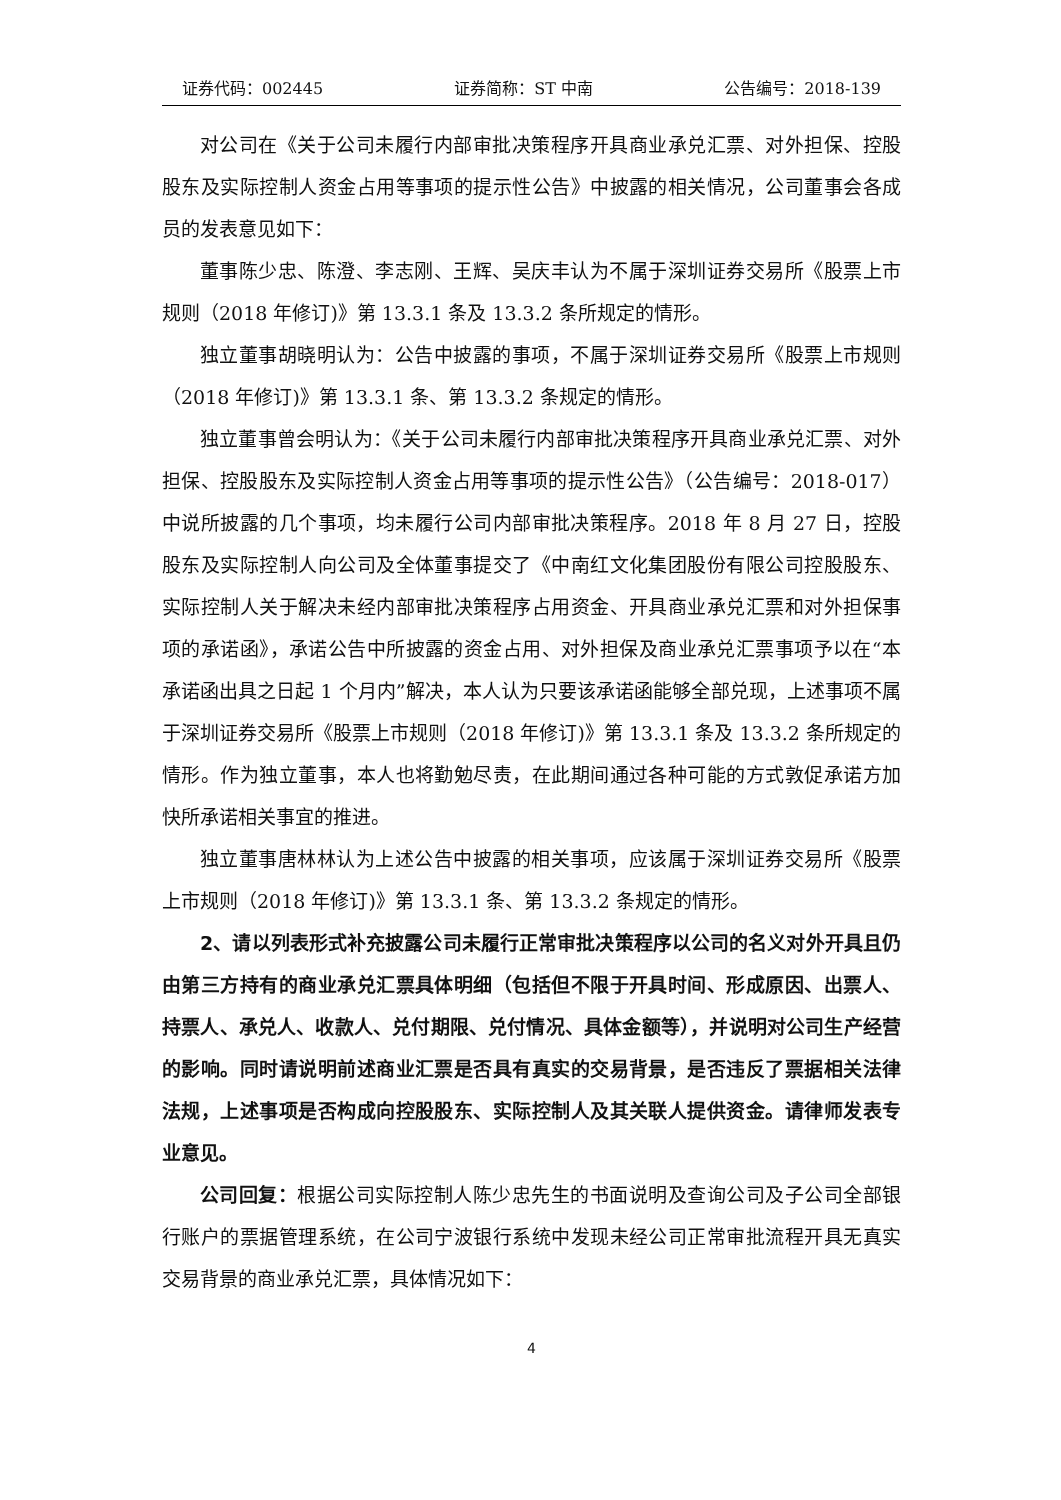证券代码：002445 证券简称：ST 中南 公告编号：2018-139
对公司在《关于公司未履行内部审批决策程序开具商业承兑汇票、对外担保、控股股东及实际控制人资金占用等事项的提示性公告》中披露的相关情况，公司董事会各成员的发表意见如下：
董事陈少忠、陈澄、李志刚、王辉、吴庆丰认为不属于深圳证券交易所《股票上市规则（2018 年修订)》第 13.3.1 条及 13.3.2 条所规定的情形。
独立董事胡晓明认为：公告中披露的事项，不属于深圳证券交易所《股票上市规则（2018 年修订)》第 13.3.1 条、第 13.3.2 条规定的情形。
独立董事曾会明认为：《关于公司未履行内部审批决策程序开具商业承兑汇票、对外担保、控股股东及实际控制人资金占用等事项的提示性公告》（公告编号：2018-017）中说所披露的几个事项，均未履行公司内部审批决策程序。2018 年 8 月 27 日，控股股东及实际控制人向公司及全体董事提交了《中南红文化集团股份有限公司控股股东、实际控制人关于解决未经内部审批决策程序占用资金、开具商业承兑汇票和对外担保事项的承诺函》，承诺公告中所披露的资金占用、对外担保及商业承兑汇票事项予以在“本承诺函出具之日起 1 个月内”解决，本人认为只要该承诺函能够全部兑现，上述事项不属于深圳证券交易所《股票上市规则（2018 年修订)》第 13.3.1 条及 13.3.2 条所规定的情形。作为独立董事，本人也将勤勉尽责，在此期间通过各种可能的方式敦促承诺方加快所承诺相关事宜的推进。
独立董事唐林林认为上述公告中披露的相关事项，应该属于深圳证券交易所《股票上市规则（2018 年修订)》第 13.3.1 条、第 13.3.2 条规定的情形。
2、请以列表形式补充披露公司未履行正常审批决策程序以公司的名义对外开具且仍由第三方持有的商业承兑汇票具体明细（包括但不限于开具时间、形成原因、出票人、持票人、承兑人、收款人、兑付期限、兑付情况、具体金额等），并说明对公司生产经营的影响。同时请说明前述商业汇票是否具有真实的交易背景，是否违反了票据相关法律法规，上述事项是否构成向控股股东、实际控制人及其关联人提供资金。请律师发表专业意见。
公司回复：根据公司实际控制人陈少忠先生的书面说明及查询公司及子公司全部银行账户的票据管理系统，在公司宁波银行系统中发现未经公司正常审批流程开具无真实交易背景的商业承兑汇票，具体情况如下：
4